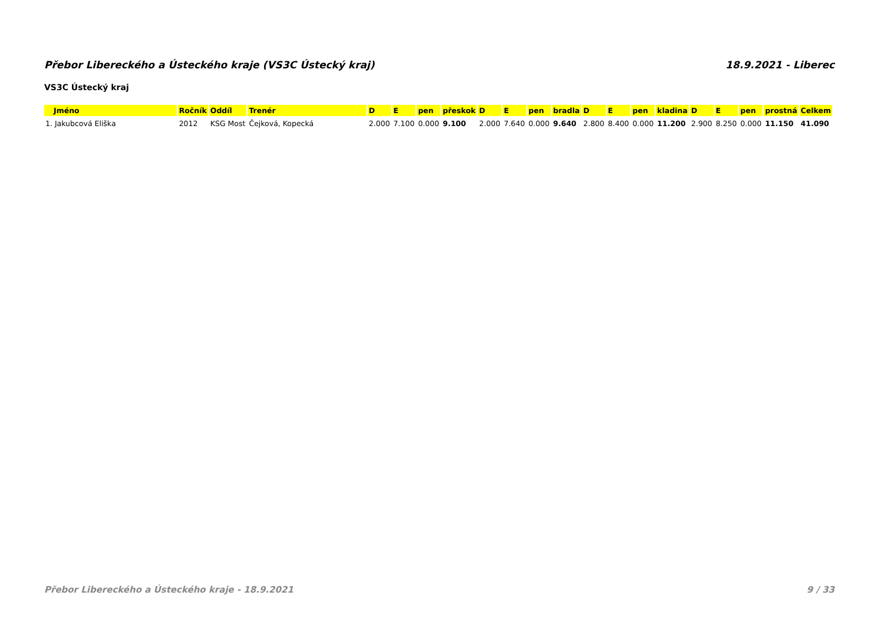Přebor Libereckého a Ústeckého kraje (VS3C Ústecký kraj) 18.9.2021 - Liberec
VS3C Ústecký kraj
| Jméno | Ročník | Oddíl | Trenér | D | E | pen | přeskok | D | E | pen | bradla | D | E | pen | kladina | D | E | pen | prostná | Celkem |
| --- | --- | --- | --- | --- | --- | --- | --- | --- | --- | --- | --- | --- | --- | --- | --- | --- | --- | --- | --- | --- |
| 1. Jakubcová Eliška | 2012 | KSG Most | Čejková, Kopecká | 2.000 | 7.100 | 0.000 | 9.100 | 2.000 | 7.640 | 0.000 | 9.640 | 2.800 | 8.400 | 0.000 | 11.200 | 2.900 | 8.250 | 0.000 | 11.150 | 41.090 |
Přebor Libereckého a Ústeckého kraje - 18.9.2021 9 / 33